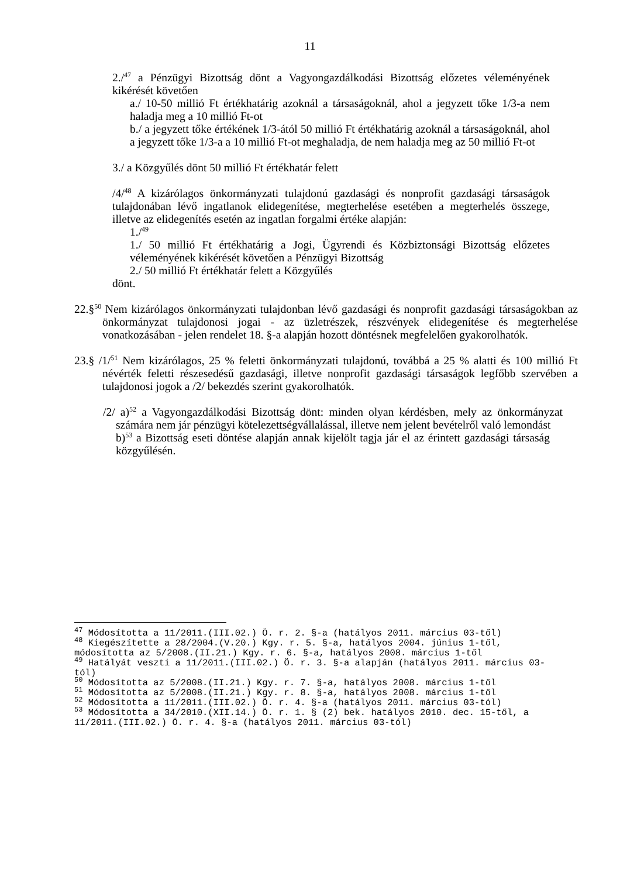11
2./<sup>47</sup> a Pénzügyi Bizottság dönt a Vagyongazdálkodási Bizottság előzetes véleményének kikérését követően
a./ 10-50 millió Ft értékhatárig azoknál a társaságoknál, ahol a jegyzett tőke 1/3-a nem haladja meg a 10 millió Ft-ot
b./ a jegyzett tőke értékének 1/3-ától 50 millió Ft értékhatárig azoknál a társaságoknál, ahol a jegyzett tőke 1/3-a a 10 millió Ft-ot meghaladja, de nem haladja meg az 50 millió Ft-ot
3./ a Közgyűlés dönt 50 millió Ft értékhatár felett
/4/<sup>48</sup> A kizárólagos önkormányzati tulajdonú gazdasági és nonprofit gazdasági társaságok tulajdonában lévő ingatlanok elidegenítése, megterhelése esetében a megterhelés összege, illetve az elidegenítés esetén az ingatlan forgalmi értéke alapján:
1./<sup>49</sup>
1./ 50 millió Ft értékhatárig a Jogi, Ügyrendi és Közbiztonsági Bizottság előzetes véleményének kikérését követően a Pénzügyi Bizottság
2./ 50 millió Ft értékhatár felett a Közgyűlés
dönt.
22.§<sup>50</sup> Nem kizárólagos önkormányzati tulajdonban lévő gazdasági és nonprofit gazdasági társaságokban az önkormányzat tulajdonosi jogai - az üzletrészek, részvények elidegenítése és megterhelése vonatkozásában - jelen rendelet 18. §-a alapján hozott döntésnek megfelelően gyakorolhatók.
23.§ /1/<sup>51</sup> Nem kizárólagos, 25 % feletti önkormányzati tulajdonú, továbbá a 25 % alatti és 100 millió Ft névérték feletti részesedésű gazdasági, illetve nonprofit gazdasági társaságok legfőbb szervében a tulajdonosi jogok a /2/ bekezdés szerint gyakorolhatók.
/2/ a)<sup>52</sup> a Vagyongazdálkodási Bizottság dönt: minden olyan kérdésben, mely az önkormányzat számára nem jár pénzügyi kötelezettségvállalással, illetve nem jelent bevételről való lemondást
b)<sup>53</sup> a Bizottság eseti döntése alapján annak kijelölt tagja jár el az érintett gazdasági társaság közgyűlésén.
<sup>47</sup> Módosította a 11/2011.(III.02.) Ö. r. 2. §-a (hatályos 2011. március 03-től)
<sup>48</sup> Kiegészítette a 28/2004.(V.20.) Kgy. r. 5. §-a, hatályos 2004. június 1-től, módosította az 5/2008.(II.21.) Kgy. r. 6. §-a, hatályos 2008. március 1-től
<sup>49</sup> Hatályát veszti a 11/2011.(III.02.) Ö. r. 3. §-a alapján (hatályos 2011. március 03-tól)
<sup>50</sup> Módosította az 5/2008.(II.21.) Kgy. r. 7. §-a, hatályos 2008. március 1-től
<sup>51</sup> Módosította az 5/2008.(II.21.) Kgy. r. 8. §-a, hatályos 2008. március 1-től
<sup>52</sup> Módosította a 11/2011.(III.02.) Ö. r. 4. §-a (hatályos 2011. március 03-tól)
<sup>53</sup> Módosította a 34/2010.(XII.14.) Ö. r. 1. § (2) bek. hatályos 2010. dec. 15-től, a 11/2011.(III.02.) Ö. r. 4. §-a (hatályos 2011. március 03-tól)